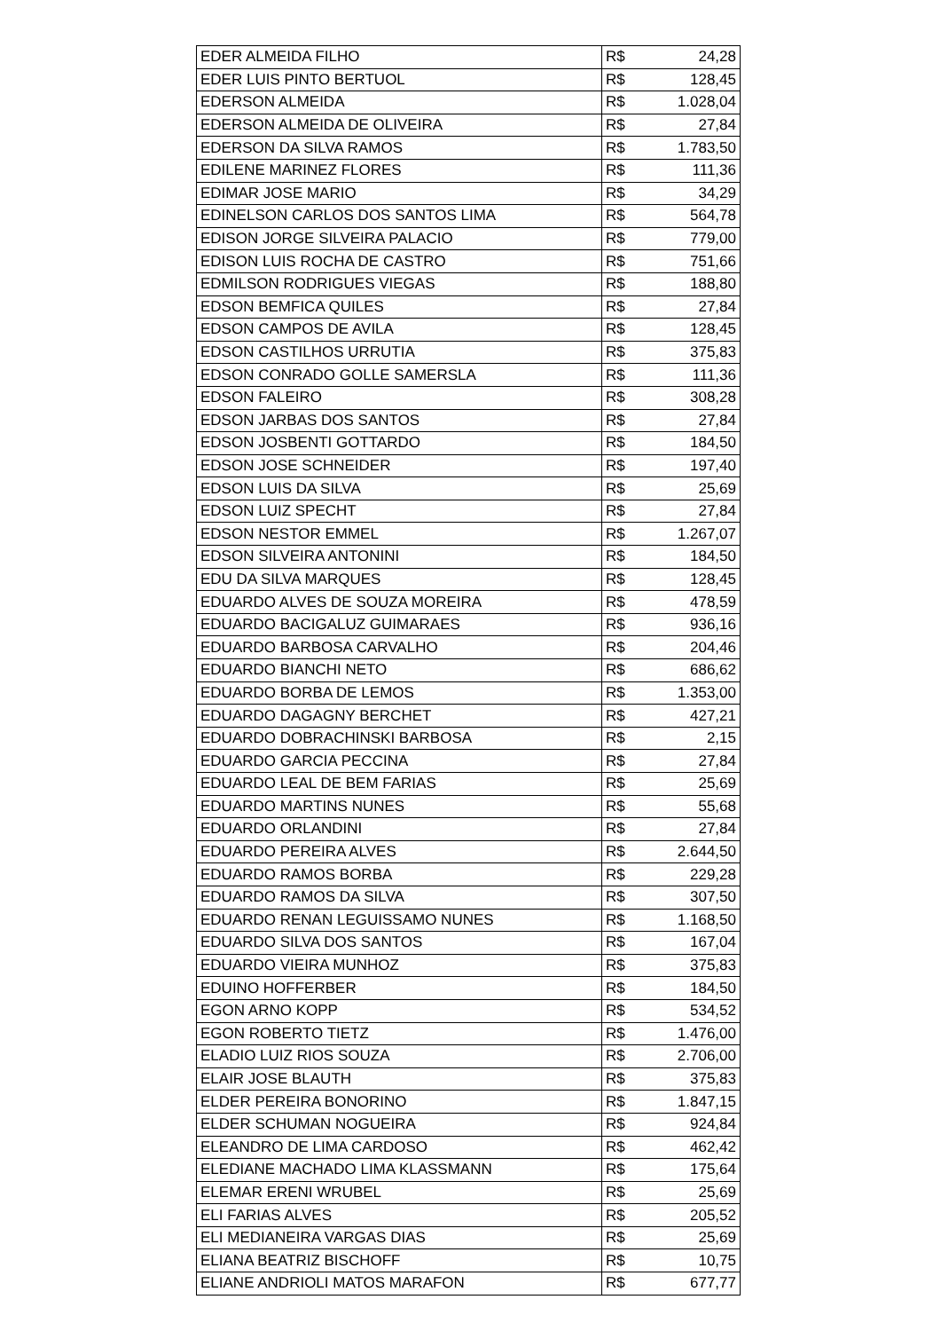| EDER ALMEIDA FILHO | R$ | 24,28 |
| EDER LUIS PINTO BERTUOL | R$ | 128,45 |
| EDERSON ALMEIDA | R$ | 1.028,04 |
| EDERSON ALMEIDA DE OLIVEIRA | R$ | 27,84 |
| EDERSON DA SILVA RAMOS | R$ | 1.783,50 |
| EDILENE MARINEZ FLORES | R$ | 111,36 |
| EDIMAR JOSE MARIO | R$ | 34,29 |
| EDINELSON CARLOS DOS SANTOS LIMA | R$ | 564,78 |
| EDISON JORGE SILVEIRA PALACIO | R$ | 779,00 |
| EDISON LUIS ROCHA DE CASTRO | R$ | 751,66 |
| EDMILSON RODRIGUES VIEGAS | R$ | 188,80 |
| EDSON BEMFICA QUILES | R$ | 27,84 |
| EDSON CAMPOS DE AVILA | R$ | 128,45 |
| EDSON CASTILHOS URRUTIA | R$ | 375,83 |
| EDSON CONRADO GOLLE SAMERSLA | R$ | 111,36 |
| EDSON FALEIRO | R$ | 308,28 |
| EDSON JARBAS DOS SANTOS | R$ | 27,84 |
| EDSON JOSBENTI GOTTARDO | R$ | 184,50 |
| EDSON JOSE SCHNEIDER | R$ | 197,40 |
| EDSON LUIS DA SILVA | R$ | 25,69 |
| EDSON LUIZ SPECHT | R$ | 27,84 |
| EDSON NESTOR EMMEL | R$ | 1.267,07 |
| EDSON SILVEIRA ANTONINI | R$ | 184,50 |
| EDU DA SILVA MARQUES | R$ | 128,45 |
| EDUARDO ALVES DE SOUZA MOREIRA | R$ | 478,59 |
| EDUARDO BACIGALUZ GUIMARAES | R$ | 936,16 |
| EDUARDO BARBOSA CARVALHO | R$ | 204,46 |
| EDUARDO BIANCHI NETO | R$ | 686,62 |
| EDUARDO BORBA DE LEMOS | R$ | 1.353,00 |
| EDUARDO DAGAGNY BERCHET | R$ | 427,21 |
| EDUARDO DOBRACHINSKI BARBOSA | R$ | 2,15 |
| EDUARDO GARCIA PECCINA | R$ | 27,84 |
| EDUARDO LEAL DE BEM FARIAS | R$ | 25,69 |
| EDUARDO MARTINS NUNES | R$ | 55,68 |
| EDUARDO ORLANDINI | R$ | 27,84 |
| EDUARDO PEREIRA ALVES | R$ | 2.644,50 |
| EDUARDO RAMOS BORBA | R$ | 229,28 |
| EDUARDO RAMOS DA SILVA | R$ | 307,50 |
| EDUARDO RENAN LEGUISSAMO NUNES | R$ | 1.168,50 |
| EDUARDO SILVA DOS SANTOS | R$ | 167,04 |
| EDUARDO VIEIRA MUNHOZ | R$ | 375,83 |
| EDUINO HOFFERBER | R$ | 184,50 |
| EGON ARNO KOPP | R$ | 534,52 |
| EGON ROBERTO TIETZ | R$ | 1.476,00 |
| ELADIO LUIZ RIOS SOUZA | R$ | 2.706,00 |
| ELAIR JOSE BLAUTH | R$ | 375,83 |
| ELDER PEREIRA BONORINO | R$ | 1.847,15 |
| ELDER SCHUMAN NOGUEIRA | R$ | 924,84 |
| ELEANDRO DE LIMA CARDOSO | R$ | 462,42 |
| ELEDIANE MACHADO LIMA KLASSMANN | R$ | 175,64 |
| ELEMAR ERENI WRUBEL | R$ | 25,69 |
| ELI FARIAS ALVES | R$ | 205,52 |
| ELI MEDIANEIRA VARGAS DIAS | R$ | 25,69 |
| ELIANA BEATRIZ BISCHOFF | R$ | 10,75 |
| ELIANE ANDRIOLI MATOS MARAFON | R$ | 677,77 |